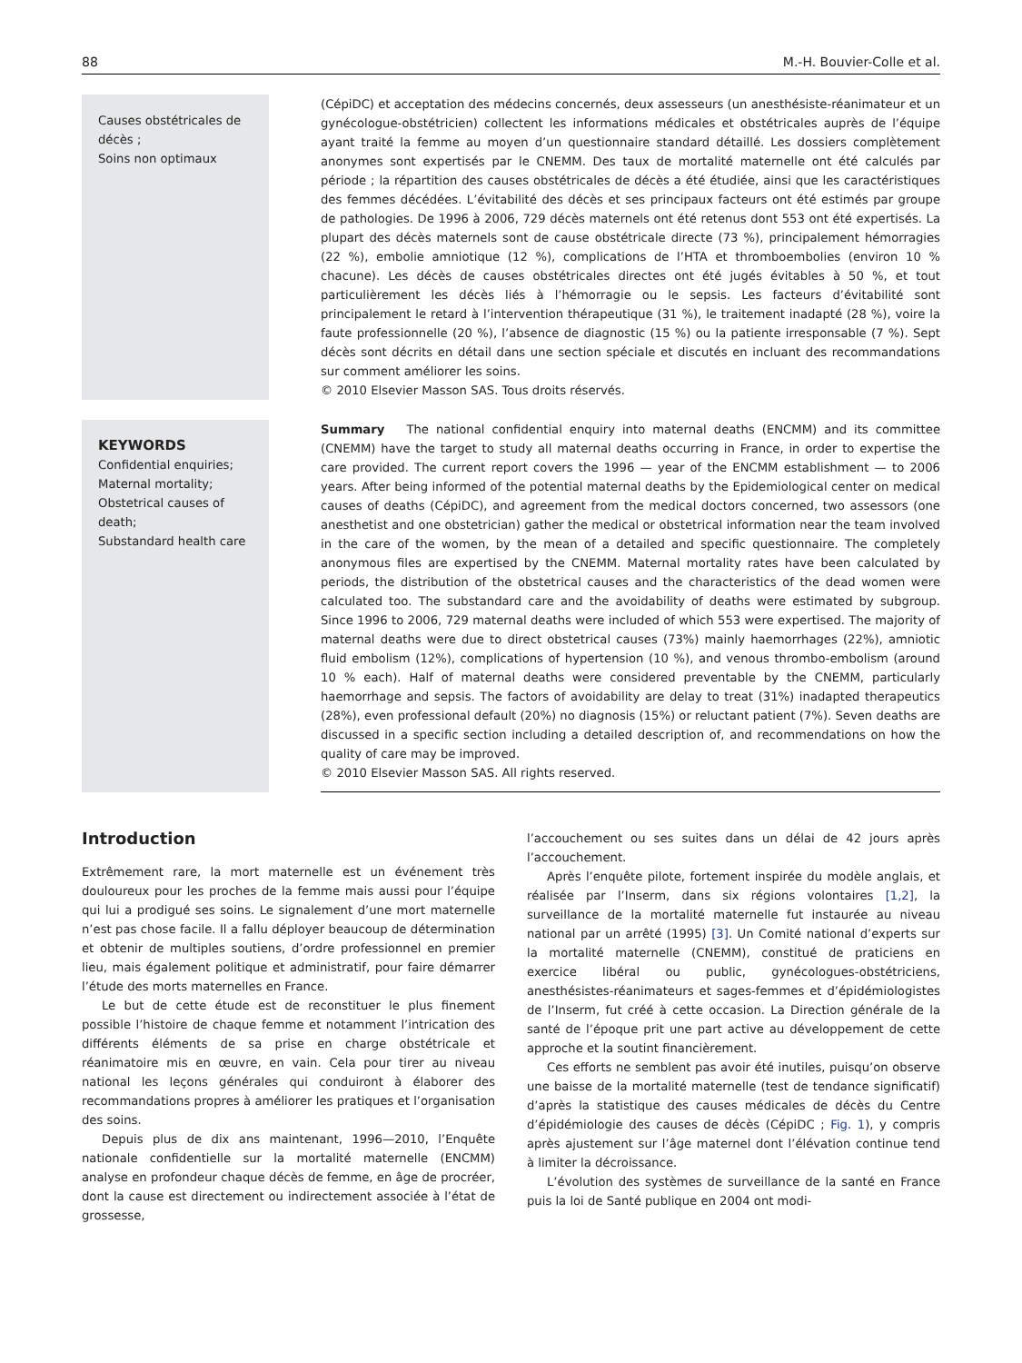88 M.-H. Bouvier-Colle et al.
Causes obstétricales de décès ;
Soins non optimaux
(CépiDC) et acceptation des médecins concernés, deux assesseurs (un anesthésiste-réanimateur et un gynécologue-obstétricien) collectent les informations médicales et obstétricales auprès de l’équipe ayant traité la femme au moyen d’un questionnaire standard détaillé. Les dossiers complètement anonymes sont expertisés par le CNEMM. Des taux de mortalité maternelle ont été calculés par période ; la répartition des causes obstétricales de décès a été étudiée, ainsi que les caractéristiques des femmes décédées. L’évitabilité des décès et ses principaux facteurs ont été estimés par groupe de pathologies. De 1996 à 2006, 729 décès maternels ont été retenus dont 553 ont été expertisés. La plupart des décès maternels sont de cause obstétricale directe (73 %), principalement hémorragies (22 %), embolie amniotique (12 %), complications de l’HTA et thromboembolies (environ 10 % chacune). Les décès de causes obstétricales directes ont été jugés évitables à 50 %, et tout particulièrement les décès liés à l’hémorragie ou le sepsis. Les facteurs d’évitabilité sont principalement le retard à l’intervention thérapeutique (31 %), le traitement inadapté (28 %), voire la faute professionnelle (20 %), l’absence de diagnostic (15 %) ou la patiente irresponsable (7 %). Sept décès sont décrits en détail dans une section spéciale et discutés en incluant des recommandations sur comment améliorer les soins.
© 2010 Elsevier Masson SAS. Tous droits réservés.
KEYWORDS
Confidential enquiries;
Maternal mortality;
Obstetrical causes of death;
Substandard health care
Summary The national confidential enquiry into maternal deaths (ENCMM) and its committee (CNEMM) have the target to study all maternal deaths occurring in France, in order to expertise the care provided. The current report covers the 1996 — year of the ENCMM establishment — to 2006 years. After being informed of the potential maternal deaths by the Epidemiological center on medical causes of deaths (CépiDC), and agreement from the medical doctors concerned, two assessors (one anesthetist and one obstetrician) gather the medical or obstetrical information near the team involved in the care of the women, by the mean of a detailed and specific questionnaire. The completely anonymous files are expertised by the CNEMM. Maternal mortality rates have been calculated by periods, the distribution of the obstetrical causes and the characteristics of the dead women were calculated too. The substandard care and the avoidability of deaths were estimated by subgroup. Since 1996 to 2006, 729 maternal deaths were included of which 553 were expertised. The majority of maternal deaths were due to direct obstetrical causes (73%) mainly haemorrhages (22%), amniotic fluid embolism (12%), complications of hypertension (10 %), and venous thrombo-embolism (around 10 % each). Half of maternal deaths were considered preventable by the CNEMM, particularly haemorrhage and sepsis. The factors of avoidability are delay to treat (31%) inadapted therapeutics (28%), even professional default (20%) no diagnosis (15%) or reluctant patient (7%). Seven deaths are discussed in a specific section including a detailed description of, and recommendations on how the quality of care may be improved.
© 2010 Elsevier Masson SAS. All rights reserved.
Introduction
Extrêmement rare, la mort maternelle est un événement très douloureux pour les proches de la femme mais aussi pour l’équipe qui lui a prodigué ses soins. Le signalement d’une mort maternelle n’est pas chose facile. Il a fallu déployer beaucoup de détermination et obtenir de multiples soutiens, d’ordre professionnel en premier lieu, mais également politique et administratif, pour faire démarrer l’étude des morts maternelles en France.
Le but de cette étude est de reconstituer le plus finement possible l’histoire de chaque femme et notamment l’intrication des différents éléments de sa prise en charge obstétricale et réanimatoire mis en œuvre, en vain. Cela pour tirer au niveau national les leçons générales qui conduiront à élaborer des recommandations propres à améliorer les pratiques et l’organisation des soins.
Depuis plus de dix ans maintenant, 1996—2010, l’Enquête nationale confidentielle sur la mortalité maternelle (ENCMM) analyse en profondeur chaque décès de femme, en âge de procréer, dont la cause est directement ou indirectement associée à l’état de grossesse,
l’accouchement ou ses suites dans un délai de 42 jours après l’accouchement.
Après l’enquête pilote, fortement inspirée du modèle anglais, et réalisée par l’Inserm, dans six régions volontaires [1,2], la surveillance de la mortalité maternelle fut instaurée au niveau national par un arrêté (1995) [3]. Un Comité national d’experts sur la mortalité maternelle (CNEMM), constitué de praticiens en exercice libéral ou public, gynécologues-obstétriciens, anesthésistes-réanimateurs et sages-femmes et d’épidémiologistes de l’Inserm, fut créé à cette occasion. La Direction générale de la santé de l’époque prit une part active au développement de cette approche et la soutint financièrement.
Ces efforts ne semblent pas avoir été inutiles, puisqu’on observe une baisse de la mortalité maternelle (test de tendance significatif) d’après la statistique des causes médicales de décès du Centre d’épidémiologie des causes de décès (CépiDC ; Fig. 1), y compris après ajustement sur l’âge maternel dont l’élévation continue tend à limiter la décroissance.
L’évolution des systèmes de surveillance de la santé en France puis la loi de Santé publique en 2004 ont modi-